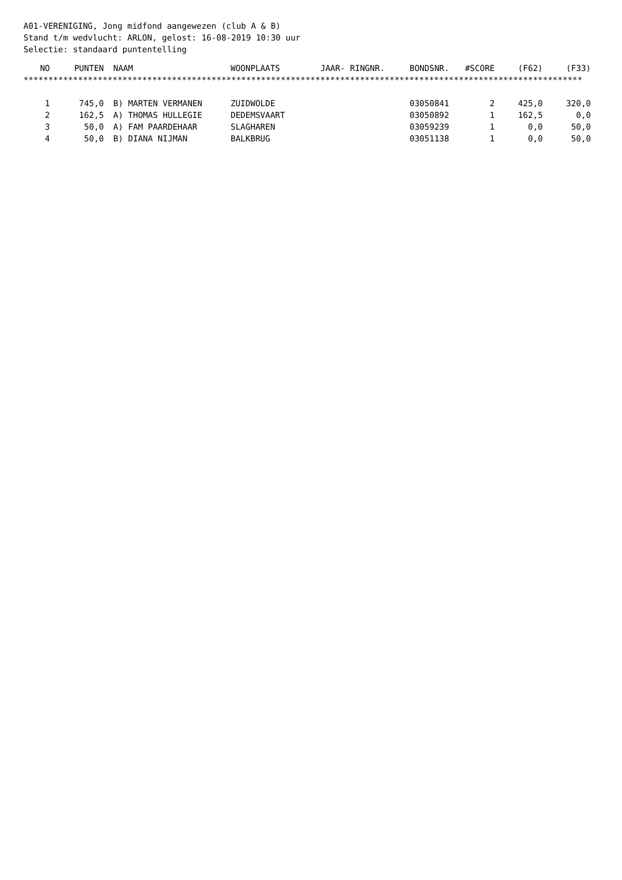A01-VERENIGING, Jong midfond aangewezen (club A & B)
Stand t/m wedvlucht: ARLON, gelost: 16-08-2019 10:30 uur
Selectie: standaard puntentelling
| NO | PUNTEN | NAAM | WOONPLAATS | JAAR- RINGNR. | BONDSNR. | #SCORE | (F62) | (F33) |
| --- | --- | --- | --- | --- | --- | --- | --- | --- |
| ***************************************************************************************************************** | | | | | | | | |
| 1 | 745,0 | B) MARTEN VERMANEN | ZUIDWOLDE | | 03050841 | 2 | 425,0 | 320,0 |
| 2 | 162,5 | A) THOMAS HULLEGIE | DEDEMSVAART | | 03050892 | 1 | 162,5 | 0,0 |
| 3 | 50,0 | A) FAM PAARDEHAAR | SLAGHAREN | | 03059239 | 1 | 0,0 | 50,0 |
| 4 | 50,0 | B) DIANA NIJMAN | BALKBRUG | | 03051138 | 1 | 0,0 | 50,0 |